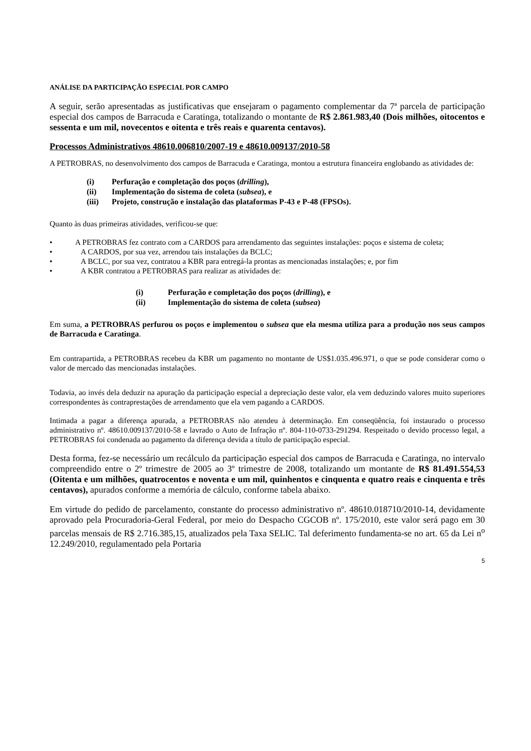ANÁLISE DA PARTICIPAÇÃO ESPECIAL POR CAMPO
A seguir, serão apresentadas as justificativas que ensejaram o pagamento complementar da 7ª parcela de participação especial dos campos de Barracuda e Caratinga, totalizando o montante de R$ 2.861.983,40 (Dois milhões, oitocentos e sessenta e um mil, novecentos e oitenta e três reais e quarenta centavos).
Processos Administrativos 48610.006810/2007-19 e 48610.009137/2010-58
A PETROBRAS, no desenvolvimento dos campos de Barracuda e Caratinga, montou a estrutura financeira englobando as atividades de:
(i) Perfuração e completação dos poços (drilling),
(ii) Implementação do sistema de coleta (subsea), e
(iii) Projeto, construção e instalação das plataformas P-43 e P-48 (FPSOs).
Quanto às duas primeiras atividades, verificou-se que:
• A PETROBRAS fez contrato com a CARDOS para arrendamento das seguintes instalações: poços e sistema de coleta;
• A CARDOS, por sua vez, arrendou tais instalações da BCLC;
• A BCLC, por sua vez, contratou a KBR para entregá-la prontas as mencionadas instalações; e, por fim
• A KBR contratou a PETROBRAS para realizar as atividades de:
(i) Perfuração e completação dos poços (drilling), e
(ii) Implementação do sistema de coleta (subsea)
Em suma, a PETROBRAS perfurou os poços e implementou o subsea que ela mesma utiliza para a produção nos seus campos de Barracuda e Caratinga.
Em contrapartida, a PETROBRAS recebeu da KBR um pagamento no montante de US$1.035.496.971, o que se pode considerar como o valor de mercado das mencionadas instalações.
Todavia, ao invés dela deduzir na apuração da participação especial a depreciação deste valor, ela vem deduzindo valores muito superiores correspondentes às contraprestações de arrendamento que ela vem pagando a CARDOS.
Intimada a pagar a diferença apurada, a PETROBRAS não atendeu à determinação. Em conseqüência, foi instaurado o processo administrativo nº. 48610.009137/2010-58 e lavrado o Auto de Infração nº. 804-110-0733-291294. Respeitado o devido processo legal, a PETROBRAS foi condenada ao pagamento da diferença devida a título de participação especial.
Desta forma, fez-se necessário um recálculo da participação especial dos campos de Barracuda e Caratinga, no intervalo compreendido entre o 2º trimestre de 2005 ao 3º trimestre de 2008, totalizando um montante de R$ 81.491.554,53 (Oitenta e um milhões, quatrocentos e noventa e um mil, quinhentos e cinquenta e quatro reais e cinquenta e três centavos), apurados conforme a memória de cálculo, conforme tabela abaixo.
Em virtude do pedido de parcelamento, constante do processo administrativo nº. 48610.018710/2010-14, devidamente aprovado pela Procuradoria-Geral Federal, por meio do Despacho CGCOB nº. 175/2010, este valor será pago em 30 parcelas mensais de R$ 2.716.385,15, atualizados pela Taxa SELIC. Tal deferimento fundamenta-se no art. 65 da Lei n<sup>o</sup> 12.249/2010, regulamentado pela Portaria
5